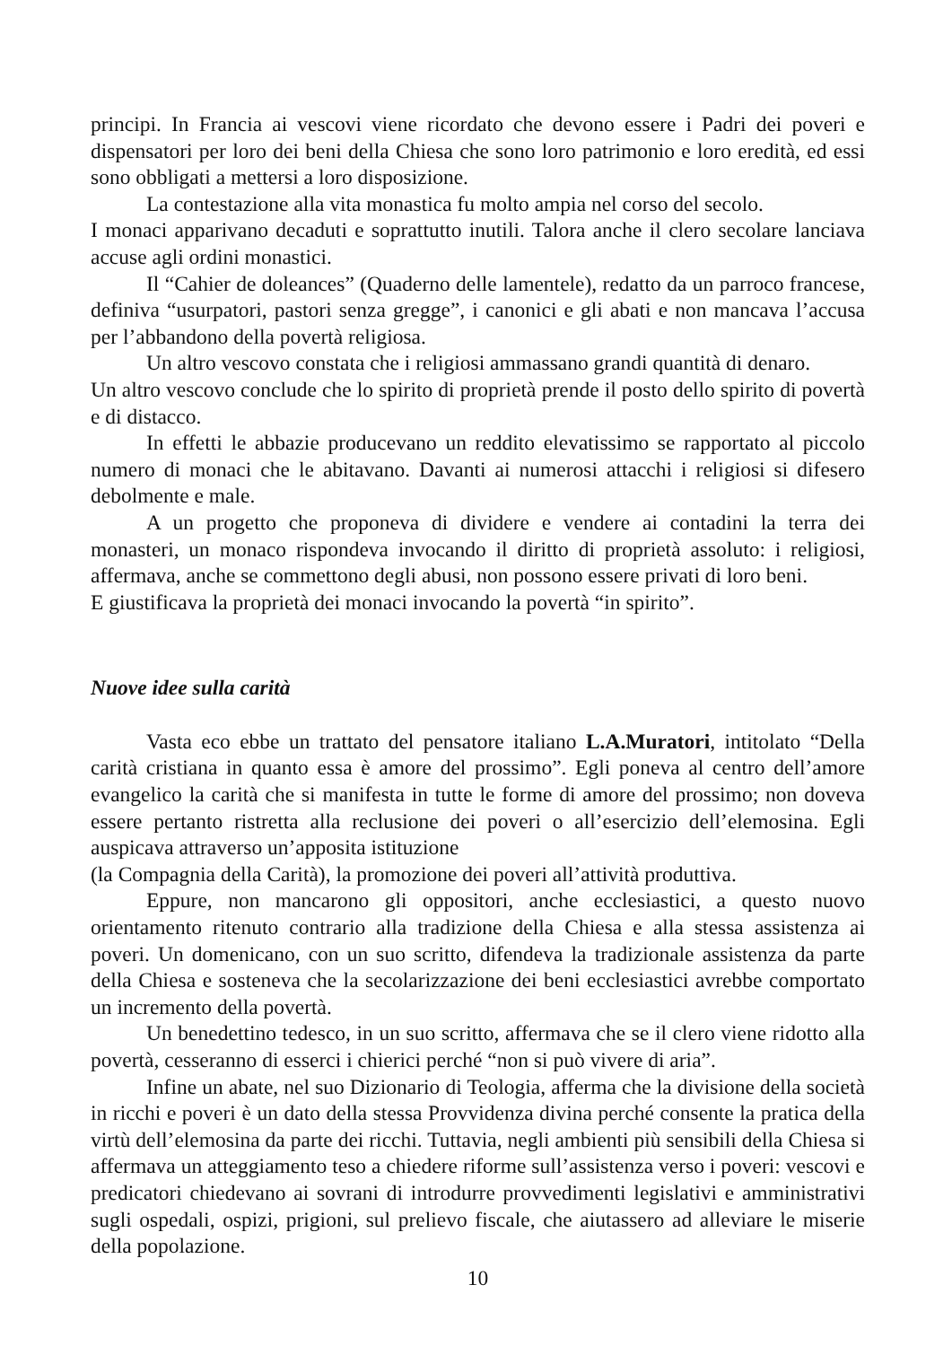principi. In Francia ai vescovi viene ricordato che devono essere i Padri dei poveri e dispensatori per loro dei beni della Chiesa che sono loro patrimonio e loro eredità, ed essi sono obbligati a mettersi a loro disposizione.
La contestazione alla vita monastica fu molto ampia nel corso del secolo.
I monaci apparivano decaduti e soprattutto inutili. Talora anche il clero secolare lanciava accuse agli ordini monastici.
Il “Cahier de doleances” (Quaderno delle lamentele), redatto da un parroco francese, definiva “usurpatori, pastori senza gregge”, i canonici e gli abati e non mancava l’accusa per l’abbandono della povertà religiosa.
Un altro vescovo constata che i religiosi ammassano grandi quantità di denaro.
Un altro vescovo conclude che lo spirito di proprietà prende il posto dello spirito di povertà e di distacco.
In effetti le abbazie producevano un reddito elevatissimo se rapportato al piccolo numero di monaci che le abitavano. Davanti ai numerosi attacchi i religiosi si difesero debolmente e male.
A un progetto che proponeva di dividere e vendere ai contadini la terra dei monasteri, un monaco rispondeva invocando il diritto di proprietà assoluto: i religiosi, affermava, anche se commettono degli abusi, non possono essere privati di loro beni.
E giustificava la proprietà dei monaci invocando la povertà “in spirito”.
Nuove idee sulla carità
Vasta eco ebbe un trattato del pensatore italiano L.A.Muratori, intitolato “Della carità cristiana in quanto essa è amore del prossimo”. Egli poneva al centro dell’amore evangelico la carità che si manifesta in tutte le forme di amore del prossimo; non doveva essere pertanto ristretta alla reclusione dei poveri o all’esercizio dell’elemosina. Egli auspicava attraverso un’apposita istituzione
(la Compagnia della Carità), la promozione dei poveri all’attività produttiva.
Eppure, non mancarono gli oppositori, anche ecclesiastici, a questo nuovo orientamento ritenuto contrario alla tradizione della Chiesa e alla stessa assistenza ai poveri. Un domenicano, con un suo scritto, difendeva la tradizionale assistenza da parte della Chiesa e sosteneva che la secolarizzazione dei beni ecclesiastici avrebbe comportato un incremento della povertà.
Un benedettino tedesco, in un suo scritto, affermava che se il clero viene ridotto alla povertà, cesseranno di esserci i chierici perché “non si può vivere di aria”.
Infine un abate, nel suo Dizionario di Teologia, afferma che la divisione della società in ricchi e poveri è un dato della stessa Provvidenza divina perché consente la pratica della virtù dell’elemosina da parte dei ricchi. Tuttavia, negli ambienti più sensibili della Chiesa si affermava un atteggiamento teso a chiedere riforme sull’assistenza verso i poveri: vescovi e predicatori chiedevano ai sovrani di introdurre provvedimenti legislativi e amministrativi sugli ospedali, ospizi, prigioni, sul prelievo fiscale, che aiutassero ad alleviare le miserie della popolazione.
10